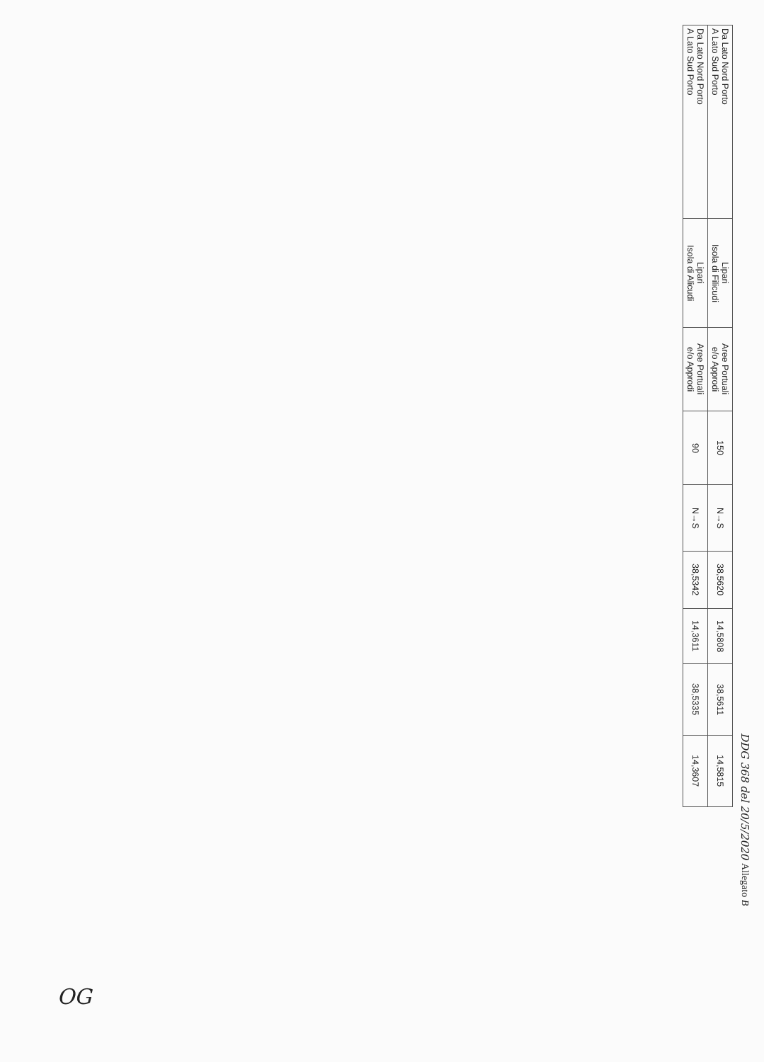DDG 368 del 20/5/2020 Allegato B
| Da Lato Nord Porto A Lato Sud Porto | Lipari Isola di Filicudi | Aree Portuali e/o Approdi | 150 | N→S | 38,5620 | 14,5808 | 38,5611 | 14,5815 |
| Da Lato Nord Porto A Lato Sud Porto | Lipari Isola di Alicudi | Aree Portuali e/o Approdi | 90 | N→S | 38,5342 | 14,3611 | 38,5335 | 14,3607 |
OG